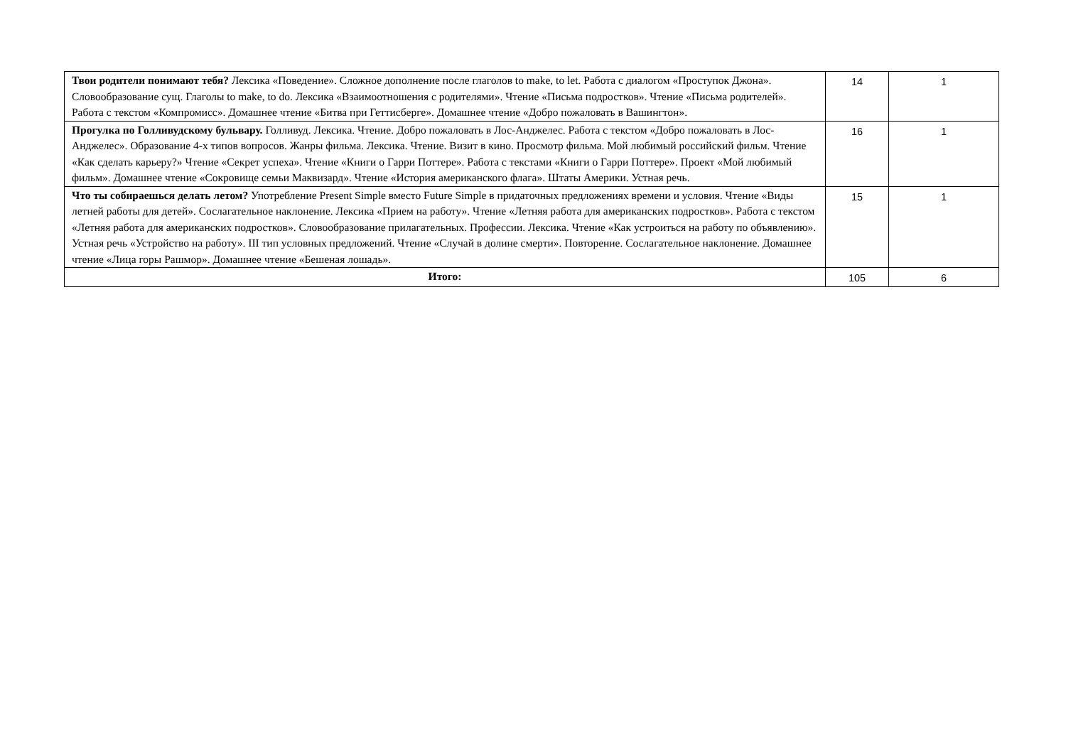| Твои родители понимают тебя? Лексика «Поведение». Сложное дополнение после глаголов to make, to let. Работа с диалогом «Проступок Джона». Словообразование сущ. Глаголы to make, to do. Лексика «Взаимоотношения с родителями». Чтение «Письма подростков». Чтение «Письма родителей». Работа с текстом «Компромисс». Домашнее чтение «Битва при Геттисберге». Домашнее чтение «Добро пожаловать в Вашингтон». | 14 | 1 |
| Прогулка по Голливудскому бульвару. Голливуд. Лексика. Чтение. Добро пожаловать в Лос-Анджелес. Работа с текстом «Добро пожаловать в Лос-Анджелес». Образование 4-х типов вопросов. Жанры фильма. Лексика. Чтение. Визит в кино. Просмотр фильма. Мой любимый российский фильм. Чтение «Как сделать карьеру?» Чтение «Секрет успеха». Чтение «Книги о Гарри Поттере». Работа с текстами «Книги о Гарри Поттере». Проект «Мой любимый фильм». Домашнее чтение «Сокровище семьи Маквизард». Чтение «История американского флага». Штаты Америки. Устная речь. | 16 | 1 |
| Что ты собираешься делать летом? Употребление Present Simple вместо Future Simple в придаточных предложениях времени и условия. Чтение «Виды летней работы для детей». Сослагательное наклонение. Лексика «Прием на работу». Чтение «Летняя работа для американских подростков». Работа с текстом «Летняя работа для американских подростков». Словообразование прилагательных. Профессии. Лексика. Чтение «Как устроиться на работу по объявлению». Устная речь «Устройство на работу». III тип условных предложений. Чтение «Случай в долине смерти». Повторение. Сослагательное наклонение. Домашнее чтение «Лица горы Рашмор». Домашнее чтение «Бешеная лошадь». | 15 | 1 |
| Итого: | 105 | 6 |